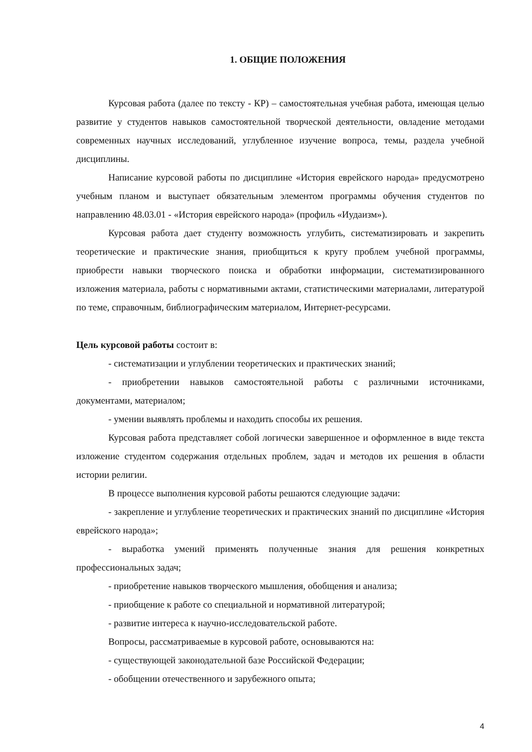1. ОБЩИЕ ПОЛОЖЕНИЯ
Курсовая работа (далее по тексту - КР) – самостоятельная учебная работа, имеющая целью развитие у студентов навыков самостоятельной творческой деятельности, овладение методами современных научных исследований, углубленное изучение вопроса, темы, раздела учебной дисциплины.
Написание курсовой работы по дисциплине «История еврейского народа» предусмотрено учебным планом и выступает обязательным элементом программы обучения студентов по направлению 48.03.01 - «История еврейского народа» (профиль «Иудаизм»).
Курсовая работа дает студенту возможность углубить, систематизировать и закрепить теоретические и практические знания, приобщиться к кругу проблем учебной программы, приобрести навыки творческого поиска и обработки информации, систематизированного изложения материала, работы с нормативными актами, статистическими материалами, литературой по теме, справочным, библиографическим материалом, Интернет-ресурсами.
Цель курсовой работы состоит в:
- систематизации и углублении теоретических и практических знаний;
- приобретении навыков самостоятельной работы с различными источниками, документами, материалом;
- умении выявлять проблемы и находить способы их решения.
Курсовая работа представляет собой логически завершенное и оформленное в виде текста изложение студентом содержания отдельных проблем, задач и методов их решения в области истории религии.
В процессе выполнения курсовой работы решаются следующие задачи:
- закрепление и углубление теоретических и практических знаний по дисциплине «История еврейского народа»;
- выработка умений применять полученные знания для решения конкретных профессиональных задач;
- приобретение навыков творческого мышления, обобщения и анализа;
- приобщение к работе со специальной и нормативной литературой;
- развитие интереса к научно-исследовательской работе.
Вопросы, рассматриваемые в курсовой работе, основываются на:
- существующей законодательной базе Российской Федерации;
- обобщении отечественного и зарубежного опыта;
4